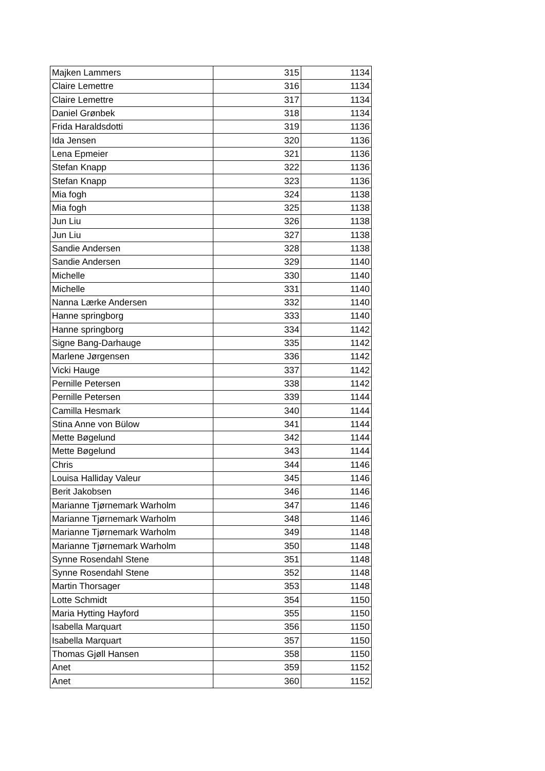| Majken Lammers | 315 | 1134 |
| Claire Lemettre | 316 | 1134 |
| Claire Lemettre | 317 | 1134 |
| Daniel Grønbek | 318 | 1134 |
| Frida Haraldsdotti | 319 | 1136 |
| Ida Jensen | 320 | 1136 |
| Lena Epmeier | 321 | 1136 |
| Stefan Knapp | 322 | 1136 |
| Stefan Knapp | 323 | 1136 |
| Mia fogh | 324 | 1138 |
| Mia fogh | 325 | 1138 |
| Jun Liu | 326 | 1138 |
| Jun Liu | 327 | 1138 |
| Sandie Andersen | 328 | 1138 |
| Sandie Andersen | 329 | 1140 |
| Michelle | 330 | 1140 |
| Michelle | 331 | 1140 |
| Nanna Lærke Andersen | 332 | 1140 |
| Hanne springborg | 333 | 1140 |
| Hanne springborg | 334 | 1142 |
| Signe Bang-Darhauge | 335 | 1142 |
| Marlene Jørgensen | 336 | 1142 |
| Vicki Hauge | 337 | 1142 |
| Pernille Petersen | 338 | 1142 |
| Pernille Petersen | 339 | 1144 |
| Camilla Hesmark | 340 | 1144 |
| Stina Anne von Bülow | 341 | 1144 |
| Mette Bøgelund | 342 | 1144 |
| Mette Bøgelund | 343 | 1144 |
| Chris | 344 | 1146 |
| Louisa Halliday Valeur | 345 | 1146 |
| Berit Jakobsen | 346 | 1146 |
| Marianne Tjørnemark Warholm | 347 | 1146 |
| Marianne Tjørnemark Warholm | 348 | 1146 |
| Marianne Tjørnemark Warholm | 349 | 1148 |
| Marianne Tjørnemark Warholm | 350 | 1148 |
| Synne Rosendahl Stene | 351 | 1148 |
| Synne Rosendahl Stene | 352 | 1148 |
| Martin Thorsager | 353 | 1148 |
| Lotte Schmidt | 354 | 1150 |
| Maria Hytting Hayford | 355 | 1150 |
| Isabella Marquart | 356 | 1150 |
| Isabella Marquart | 357 | 1150 |
| Thomas Gjøll Hansen | 358 | 1150 |
| Anet | 359 | 1152 |
| Anet | 360 | 1152 |